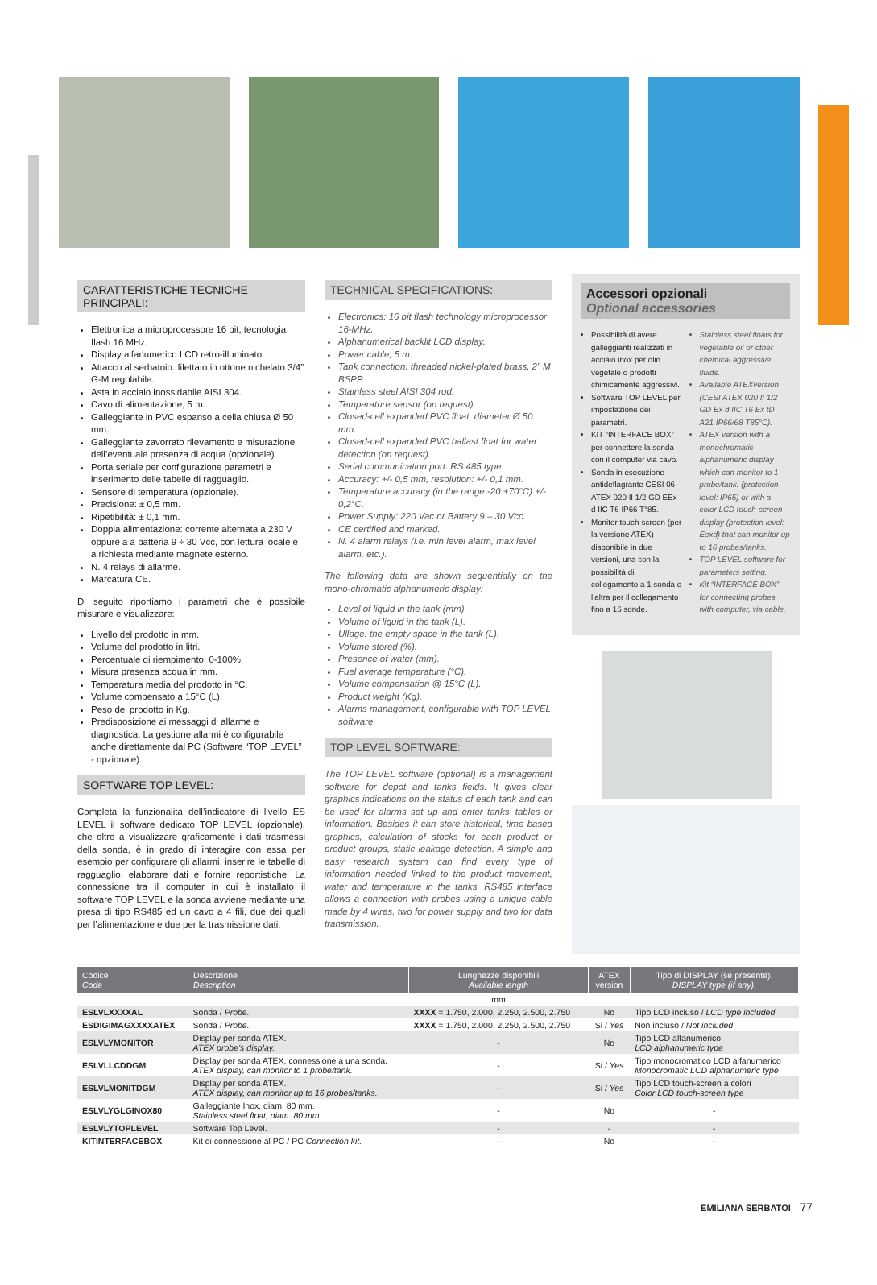CARATTERISTICHE TECNICHE PRINCIPALI:
Elettronica a microprocessore 16 bit, tecnologia flash 16 MHz.
Display alfanumerico LCD retro-illuminato.
Attacco al serbatoio: filettato in ottone nichelato 3/4” G-M regolabile.
Asta in acciaio inossidabile AISI 304.
Cavo di alimentazione, 5 m.
Galleggiante in PVC espanso a cella chiusa Ø 50 mm.
Galleggiante zavorrato rilevamento e misurazione dell’eventuale presenza di acqua (opzionale).
Porta seriale per configurazione parametri e inserimento delle tabelle di ragguaglio.
Sensore di temperatura (opzionale).
Precisione: ± 0,5 mm.
Ripetibilità: ± 0,1 mm.
Doppia alimentazione: corrente alternata a 230 V oppure a a batteria 9 ÷ 30 Vcc, con lettura locale e a richiesta mediante magnete esterno.
N. 4 relays di allarme.
Marcatura CE.
Di seguito riportiamo i parametri che è possibile misurare e visualizzare:
Livello del prodotto in mm.
Volume del prodotto in litri.
Percentuale di riempimento: 0-100%.
Misura presenza acqua in mm.
Temperatura media del prodotto in °C.
Volume compensato a 15°C (L).
Peso del prodotto in Kg.
Predisposizione ai messaggi di allarme e diagnostica. La gestione allarmi è configurabile anche direttamente dal PC (Software “TOP LEVEL” - opzionale).
SOFTWARE TOP LEVEL:
Completa la funzionalità dell’indicatore di livello ES LEVEL il software dedicato TOP LEVEL (opzionale), che oltre a visualizzare graficamente i dati trasmessi della sonda, è in grado di interagire con essa per esempio per configurare gli allarmi, inserire le tabelle di ragguaglio, elaborare dati e fornire reportistiche. La connessione tra il computer in cui è installato il software TOP LEVEL e la sonda avviene mediante una presa di tipo RS485 ed un cavo a 4 fili, due dei quali per l’alimentazione e due per la trasmissione dati.
TECHNICAL SPECIFICATIONS:
Electronics: 16 bit flash technology microprocessor 16-MHz.
Alphanumerical backlit LCD display.
Power cable, 5 m.
Tank connection: threaded nickel-plated brass, 2” M BSPP.
Stainless steel AISI 304 rod.
Temperature sensor (on request).
Closed-cell expanded PVC float, diameter Ø 50 mm.
Closed-cell expanded PVC ballast float for water detection (on request).
Serial communication port: RS 485 type.
Accuracy: +/- 0,5 mm, resolution: +/- 0,1 mm.
Temperature accuracy (in the range -20 +70°C) +/- 0,2°C.
Power Supply: 220 Vac or Battery 9 – 30 Vcc.
CE certified and marked.
N. 4 alarm relays (i.e. min level alarm, max level alarm, etc.).
The following data are shown sequentially on the mono-chromatic alphanumeric display:
Level of liquid in the tank (mm).
Volume of liquid in the tank (L).
Ullage: the empty space in the tank (L).
Volume stored (%).
Presence of water (mm).
Fuel average temperature (°C).
Volume compensation @ 15°C (L).
Product weight (Kg).
Alarms management, configurable with TOP LEVEL software.
TOP LEVEL SOFTWARE:
The TOP LEVEL software (optional) is a management software for depot and tanks fields. It gives clear graphics indications on the status of each tank and can be used for alarms set up and enter tanks’ tables or information. Besides it can store historical, time based graphics, calculation of stocks for each product or product groups, static leakage detection. A simple and easy research system can find every type of information needed linked to the product movement, water and temperature in the tanks. RS485 interface allows a connection with probes using a unique cable made by 4 wires, two for power supply and two for data transmission.
Accessori opzionali
Optional accessories
Possibilità di avere galleggianti realizzati in acciaio inox per olio vegetale o prodotti chimicamente aggressivi.
Software TOP LEVEL per impostazione dei parametri.
KIT “INTERFACE BOX” per connettere la sonda con il computer via cavo.
Sonda in esecuzione antideflagrante CESI 06 ATEX 020 II 1/2 GD EEx d IIC T6 IP66 T°85.
Monitor touch-screen (per la versione ATEX) disponibile in due versioni, una con la possibilità di collegamento a 1 sonda e l’altra per il collegamento fino a 16 sonde.
Stainless steel floats for vegetable oil or other chemical aggressive fluids.
Available ATEXversion (CESI ATEX 020 II 1/2 GD Ex d IIC T6 Ex tD A21 IP66/68 T85°C).
ATEX version with a monochromatic alphanumeric display which can monitor to 1 probe/tank. (protection level: IP65) or with a color LCD touch-screen display (protection level: Eexd) that can monitor up to 16 probes/tanks.
TOP LEVEL software for parameters setting.
Kit “INTERFACE BOX”, for connecting probes with computer, via cable.
| Codice Code | Descrizione Description | Lunghezze disponibili Available length | ATEX version | Tipo di DISPLAY (se presente). DISPLAY type (if any). |
| --- | --- | --- | --- | --- |
| | | mm | | |
| ESLVLXXXXAL | Sonda / Probe. | XXXX = 1.750, 2.000, 2.250, 2.500, 2.750 | No | Tipo LCD incluso / LCD type included |
| ESDIGIMAGXXXXATEX | Sonda / Probe. | XXXX = 1.750, 2.000, 2.250, 2.500, 2.750 | Si / Yes | Non incluso / Not included |
| ESLVLYMONITOR | Display per sonda ATEX. ATEX probe’s display. | - | No | Tipo LCD alfanumerico LCD alphanumeric type |
| ESLVLLCDDGM | Display per sonda ATEX, connessione a una sonda. ATEX display, can monitor to 1 probe/tank. | - | Si / Yes | Tipo monocromatico LCD alfanumerico Monocromatic LCD alphanumeric type |
| ESLVLMONITDGM | Display per sonda ATEX. ATEX display, can monitor up to 16 probes/tanks. | - | Si / Yes | Tipo LCD touch-screen a colori Color LCD touch-screen type |
| ESLVLYGLGINOX80 | Galleggiante Inox, diam. 80 mm. Stainless steel float, diam. 80 mm. | - | No | - |
| ESLVLYTOPLEVEL | Software Top Level. | - | - | - |
| KITINTERFACEBOX | Kit di connessione al PC / PC Connection kit. | - | No | - |
EMILIANA SERBATOI 77